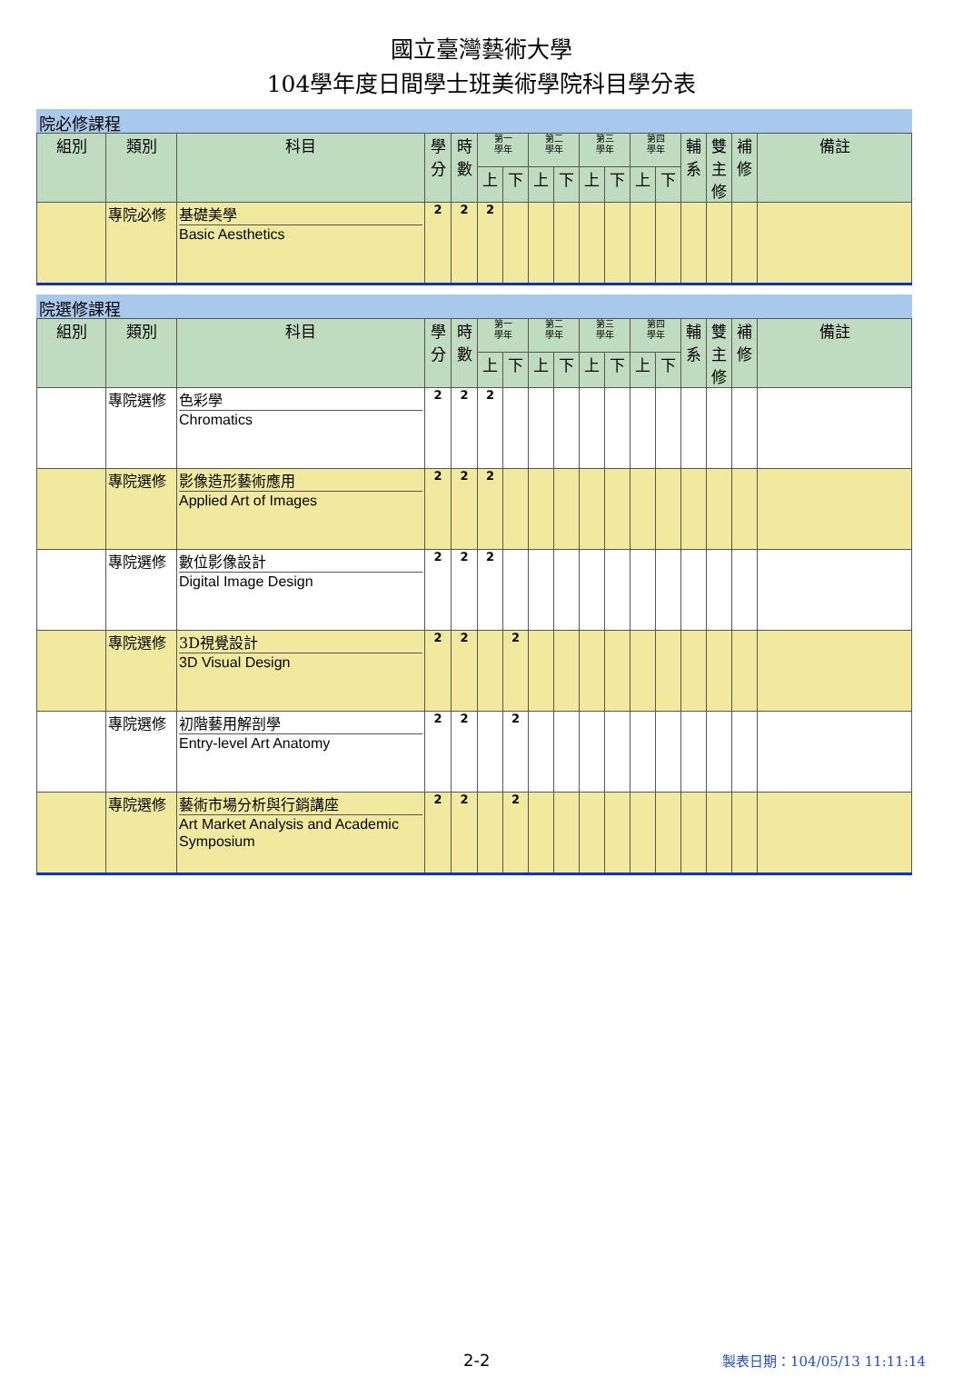國立臺灣藝術大學
104學年度日間學士班美術學院科目學分表
院必修課程
| 組別 | 類別 | 科目 | 學分 | 時數 | 第一 學年 | | 第二 學年 | | 第三 學年 | | 第四 學年 | | 輔系 | 雙主修 | 補修 | 備註 |
| --- | --- | --- | --- | --- | --- | --- | --- | --- | --- | --- | --- | --- | --- | --- | --- | --- |
| | | | | | 上 | 下 | 上 | 下 | 上 | 下 | 上 | 下 | | | | |
| | 專院必修 | 基礎美學 Basic Aesthetics | 2 | 2 | 2 | | | | | | | | | | | |
院選修課程
| 組別 | 類別 | 科目 | 學分 | 時數 | 第一 學年 | | 第二 學年 | | 第三 學年 | | 第四 學年 | | 輔系 | 雙主修 | 補修 | 備註 |
| --- | --- | --- | --- | --- | --- | --- | --- | --- | --- | --- | --- | --- | --- | --- | --- | --- |
| | | | | | 上 | 下 | 上 | 下 | 上 | 下 | 上 | 下 | | | | |
| | 專院選修 | 色彩學 Chromatics | 2 | 2 | 2 | | | | | | | | | | | |
| | 專院選修 | 影像造形藝術應用 Applied Art of Images | 2 | 2 | 2 | | | | | | | | | | | |
| | 專院選修 | 數位影像設計 Digital Image Design | 2 | 2 | 2 | | | | | | | | | | | |
| | 專院選修 | 3D視覺設計 3D Visual Design | 2 | 2 | | 2 | | | | | | | | | | |
| | 專院選修 | 初階藝用解剖學 Entry-level Art Anatomy | 2 | 2 | | 2 | | | | | | | | | | |
| | 專院選修 | 藝術市場分析與行銷講座 Art Market Analysis and Academic Symposium | 2 | 2 | | 2 | | | | | | | | | | |
2-2 製表日期：104/05/13 11:11:14